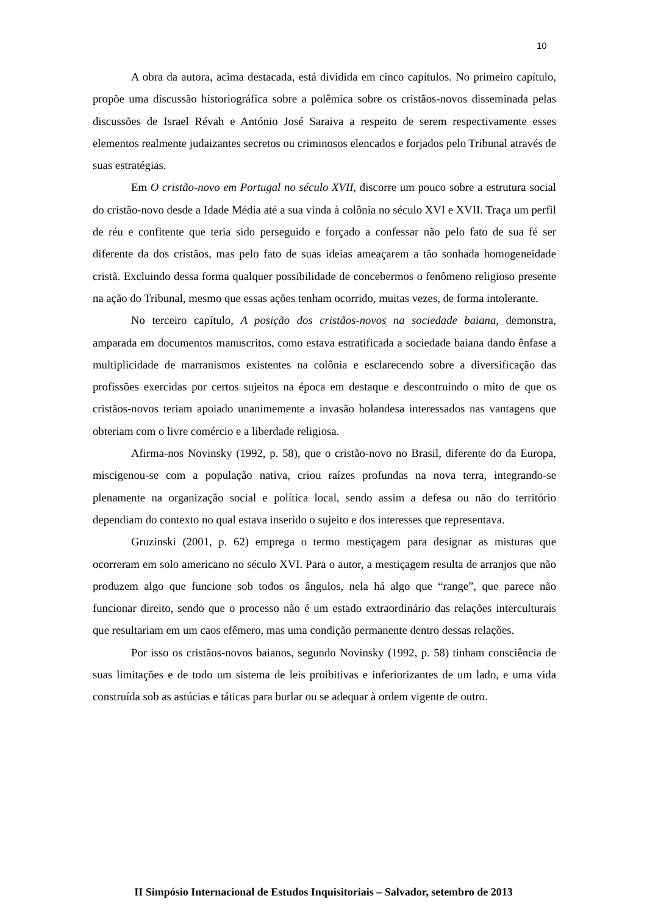10
A obra da autora, acima destacada, está dividida em cinco capítulos. No primeiro capítulo, propõe uma discussão historiográfica sobre a polêmica sobre os cristãos-novos disseminada pelas discussões de Israel Révah e António José Saraiva a respeito de serem respectivamente esses elementos realmente judaizantes secretos ou criminosos elencados e forjados pelo Tribunal através de suas estratégias.
Em O cristão-novo em Portugal no século XVII, discorre um pouco sobre a estrutura social do cristão-novo desde a Idade Média até a sua vinda à colônia no século XVI e XVII. Traça um perfil de réu e confitente que teria sido perseguido e forçado a confessar não pelo fato de sua fé ser diferente da dos cristãos, mas pelo fato de suas ideias ameaçarem a tão sonhada homogeneidade cristã. Excluindo dessa forma qualquer possibilidade de concebermos o fenômeno religioso presente na ação do Tribunal, mesmo que essas ações tenham ocorrido, muitas vezes, de forma intolerante.
No terceiro capítulo, A posição dos cristãos-novos na sociedade baiana, demonstra, amparada em documentos manuscritos, como estava estratificada a sociedade baiana dando ênfase a multiplicidade de marranismos existentes na colônia e esclarecendo sobre a diversificação das profissões exercidas por certos sujeitos na época em destaque e descontruindo o mito de que os cristãos-novos teriam apoiado unanimemente a invasão holandesa interessados nas vantagens que obteriam com o livre comércio e a liberdade religiosa.
Afirma-nos Novinsky (1992, p. 58), que o cristão-novo no Brasil, diferente do da Europa, miscigenou-se com a população nativa, criou raízes profundas na nova terra, integrando-se plenamente na organização social e política local, sendo assim a defesa ou não do território dependiam do contexto no qual estava inserido o sujeito e dos interesses que representava.
Gruzinski (2001, p. 62) emprega o termo mestiçagem para designar as misturas que ocorreram em solo americano no século XVI. Para o autor, a mestiçagem resulta de arranjos que não produzem algo que funcione sob todos os ângulos, nela há algo que “range”, que parece não funcionar direito, sendo que o processo não é um estado extraordinário das relações interculturais que resultariam em um caos efêmero, mas uma condição permanente dentro dessas relações.
Por isso os cristãos-novos baianos, segundo Novinsky (1992, p. 58) tinham consciência de suas limitações e de todo um sistema de leis proibitivas e inferiorizantes de um lado, e uma vida construída sob as astúcias e táticas para burlar ou se adequar à ordem vigente de outro.
II Simpósio Internacional de Estudos Inquisitoriais – Salvador, setembro de 2013